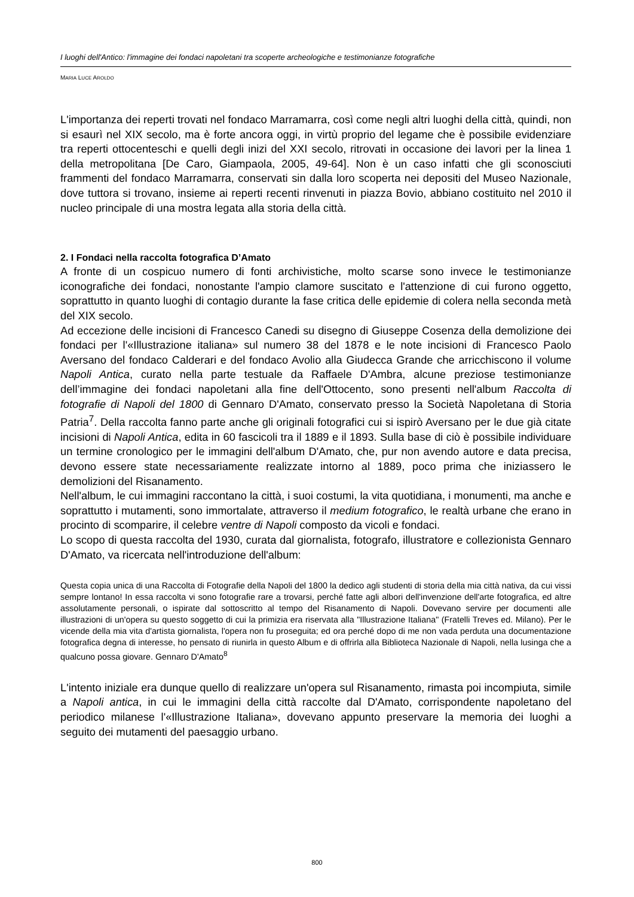I luoghi dell'Antico: l'immagine dei fondaci napoletani tra scoperte archeologiche e testimonianze fotografiche
MARIA LUCE AROLDO
L'importanza dei reperti trovati nel fondaco Marramarra, così come negli altri luoghi della città, quindi, non si esaurì nel XIX secolo, ma è forte ancora oggi, in virtù proprio del legame che è possibile evidenziare tra reperti ottocenteschi e quelli degli inizi del XXI secolo, ritrovati in occasione dei lavori per la linea 1 della metropolitana [De Caro, Giampaola, 2005, 49-64]. Non è un caso infatti che gli sconosciuti frammenti del fondaco Marramarra, conservati sin dalla loro scoperta nei depositi del Museo Nazionale, dove tuttora si trovano, insieme ai reperti recenti rinvenuti in piazza Bovio, abbiano costituito nel 2010 il nucleo principale di una mostra legata alla storia della città.
2. I Fondaci nella raccolta fotografica D’Amato
A fronte di un cospicuo numero di fonti archivistiche, molto scarse sono invece le testimonianze iconografiche dei fondaci, nonostante l'ampio clamore suscitato e l'attenzione di cui furono oggetto, soprattutto in quanto luoghi di contagio durante la fase critica delle epidemie di colera nella seconda metà del XIX secolo.
Ad eccezione delle incisioni di Francesco Canedi su disegno di Giuseppe Cosenza della demolizione dei fondaci per l'«Illustrazione italiana» sul numero 38 del 1878 e le note incisioni di Francesco Paolo Aversano del fondaco Calderari e del fondaco Avolio alla Giudecca Grande che arricchiscono il volume Napoli Antica, curato nella parte testuale da Raffaele D'Ambra, alcune preziose testimonianze dell’immagine dei fondaci napoletani alla fine dell'Ottocento, sono presenti nell'album Raccolta di fotografie di Napoli del 1800 di Gennaro D'Amato, conservato presso la Società Napoletana di Storia Patria<sup>7</sup>. Della raccolta fanno parte anche gli originali fotografici cui si ispirò Aversano per le due già citate incisioni di Napoli Antica, edita in 60 fascicoli tra il 1889 e il 1893. Sulla base di ciò è possibile individuare un termine cronologico per le immagini dell'album D'Amato, che, pur non avendo autore e data precisa, devono essere state necessariamente realizzate intorno al 1889, poco prima che iniziassero le demolizioni del Risanamento.
Nell'album, le cui immagini raccontano la città, i suoi costumi, la vita quotidiana, i monumenti, ma anche e soprattutto i mutamenti, sono immortalate, attraverso il medium fotografico, le realtà urbane che erano in procinto di scomparire, il celebre ventre di Napoli composto da vicoli e fondaci.
Lo scopo di questa raccolta del 1930, curata dal giornalista, fotografo, illustratore e collezionista Gennaro D'Amato, va ricercata nell'introduzione dell'album:
Questa copia unica di una Raccolta di Fotografie della Napoli del 1800 la dedico agli studenti di storia della mia città nativa, da cui vissi sempre lontano! In essa raccolta vi sono fotografie rare a trovarsi, perché fatte agli albori dell'invenzione dell'arte fotografica, ed altre assolutamente personali, o ispirate dal sottoscritto al tempo del Risanamento di Napoli. Dovevano servire per documenti alle illustrazioni di un'opera su questo soggetto di cui la primizia era riservata alla "Illustrazione Italiana" (Fratelli Treves ed. Milano). Per le vicende della mia vita d'artista giornalista, l'opera non fu proseguita; ed ora perché dopo di me non vada perduta una documentazione fotografica degna di interesse, ho pensato di riunirla in questo Album e di offrirla alla Biblioteca Nazionale di Napoli, nella lusinga che a qualcuno possa giovare. Gennaro D'Amato<sup>8</sup>
L'intento iniziale era dunque quello di realizzare un'opera sul Risanamento, rimasta poi incompiuta, simile a Napoli antica, in cui le immagini della città raccolte dal D'Amato, corrispondente napoletano del periodico milanese l'«Illustrazione Italiana», dovevano appunto preservare la memoria dei luoghi a seguito dei mutamenti del paesaggio urbano.
800